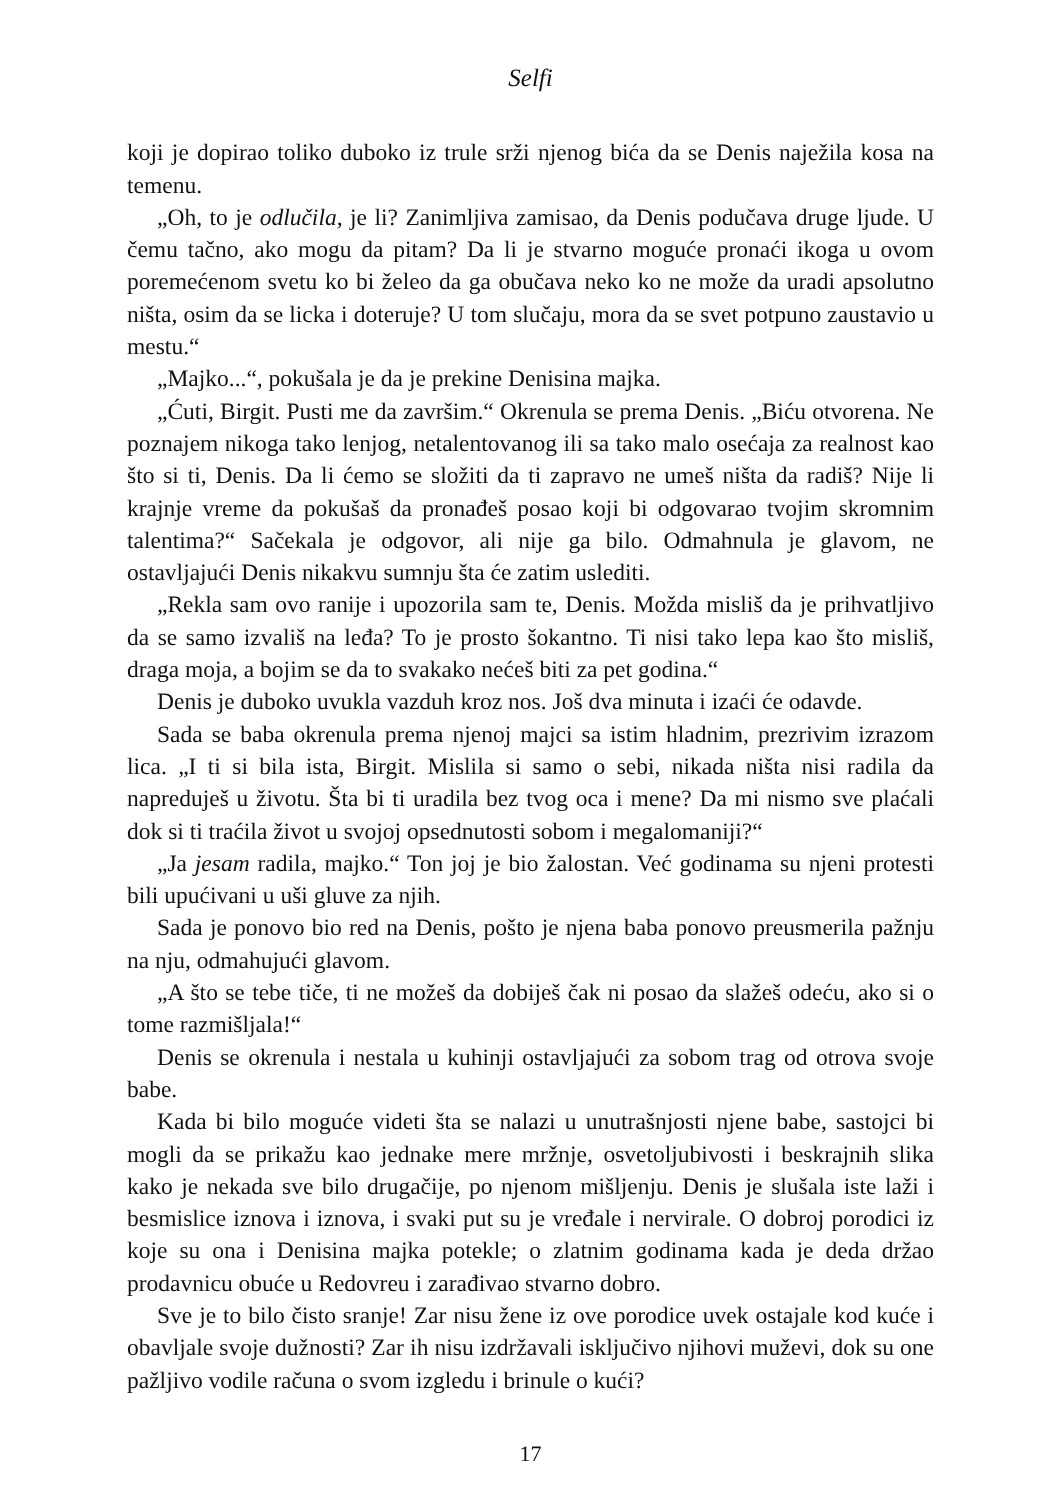Selfi
koji je dopirao toliko duboko iz trule srži njenog bića da se Denis naježila kosa na temenu.
„Oh, to je odlučila, je li? Zanimljiva zamisao, da Denis podučava druge ljude. U čemu tačno, ako mogu da pitam? Da li je stvarno moguće pronaći ikoga u ovom poremećenom svetu ko bi želeo da ga obučava neko ko ne može da uradi apsolutno ništa, osim da se licka i doteruje? U tom slučaju, mora da se svet potpuno zaustavio u mestu.“
„Majko...“, pokušala je da je prekine Denisina majka.
„Ćuti, Birgit. Pusti me da završim.“ Okrenula se prema Denis. „Biću otvo­rena. Ne poznajem nikoga tako lenjog, netalentovanog ili sa tako malo osećaja za realnost kao što si ti, Denis. Da li ćemo se složiti da ti zapravo ne umeš ništa da radiš? Nije li krajnje vreme da pokušaš da pronađeš posao koji bi odgovarao tvojim skromnim talentima?“ Sačekala je odgovor, ali nije ga bilo. Odmah­nula je glavom, ne ostavljajući Denis nikakvu sumnju šta će zatim uslediti.
„Rekla sam ovo ranije i upozorila sam te, Denis. Možda misliš da je pri­hvatljivo da se samo izvališ na leđa? To je prosto šokantno. Ti nisi tako lepa kao što misliš, draga moja, a bojim se da to svakako nećeš biti za pet godina.“
Denis je duboko uvukla vazduh kroz nos. Još dva minuta i izaći će odavde.
Sada se baba okrenula prema njenoj majci sa istim hladnim, prezrivim izra­zom lica. „I ti si bila ista, Birgit. Mislila si samo o sebi, nikada ništa nisi radila da napreduješ u životu. Šta bi ti uradila bez tvog oca i mene? Da mi nismo sve plaćali dok si ti traćila život u svojoj opsednutosti sobom i megalomaniji?“
„Ja jesam radila, majko.“ Ton joj je bio žalostan. Već godinama su njeni protesti bili upućivani u uši gluve za njih.
Sada je ponovo bio red na Denis, pošto je njena baba ponovo preusmerila pažnju na nju, odmahujući glavom.
„A što se tebe tiče, ti ne možeš da dobiješ čak ni posao da slažeš odeću, ako si o tome razmišljala!“
Denis se okrenula i nestala u kuhinji ostavljajući za sobom trag od otrova svoje babe.
Kada bi bilo moguće videti šta se nalazi u unutrašnjosti njene babe, sastojci bi mogli da se prikažu kao jednake mere mržnje, osvetoljubivosti i beskrajnih slika kako je nekada sve bilo drugačije, po njenom mišljenju. Denis je slušala iste laži i besmislice iznova i iznova, i svaki put su je vređale i nervirale. O dobroj porodici iz koje su ona i Denisina majka potekle; o zlatnim godinama kada je deda držao prodavnicu obuće u Redovreu i zarađivao stvarno dobro.
Sve je to bilo čisto sranje! Zar nisu žene iz ove porodice uvek ostajale kod kuće i obavljale svoje dužnosti? Zar ih nisu izdržavali isključivo njihovi mu­ževi, dok su one pažljivo vodile računa o svom izgledu i brinule o kući?
17